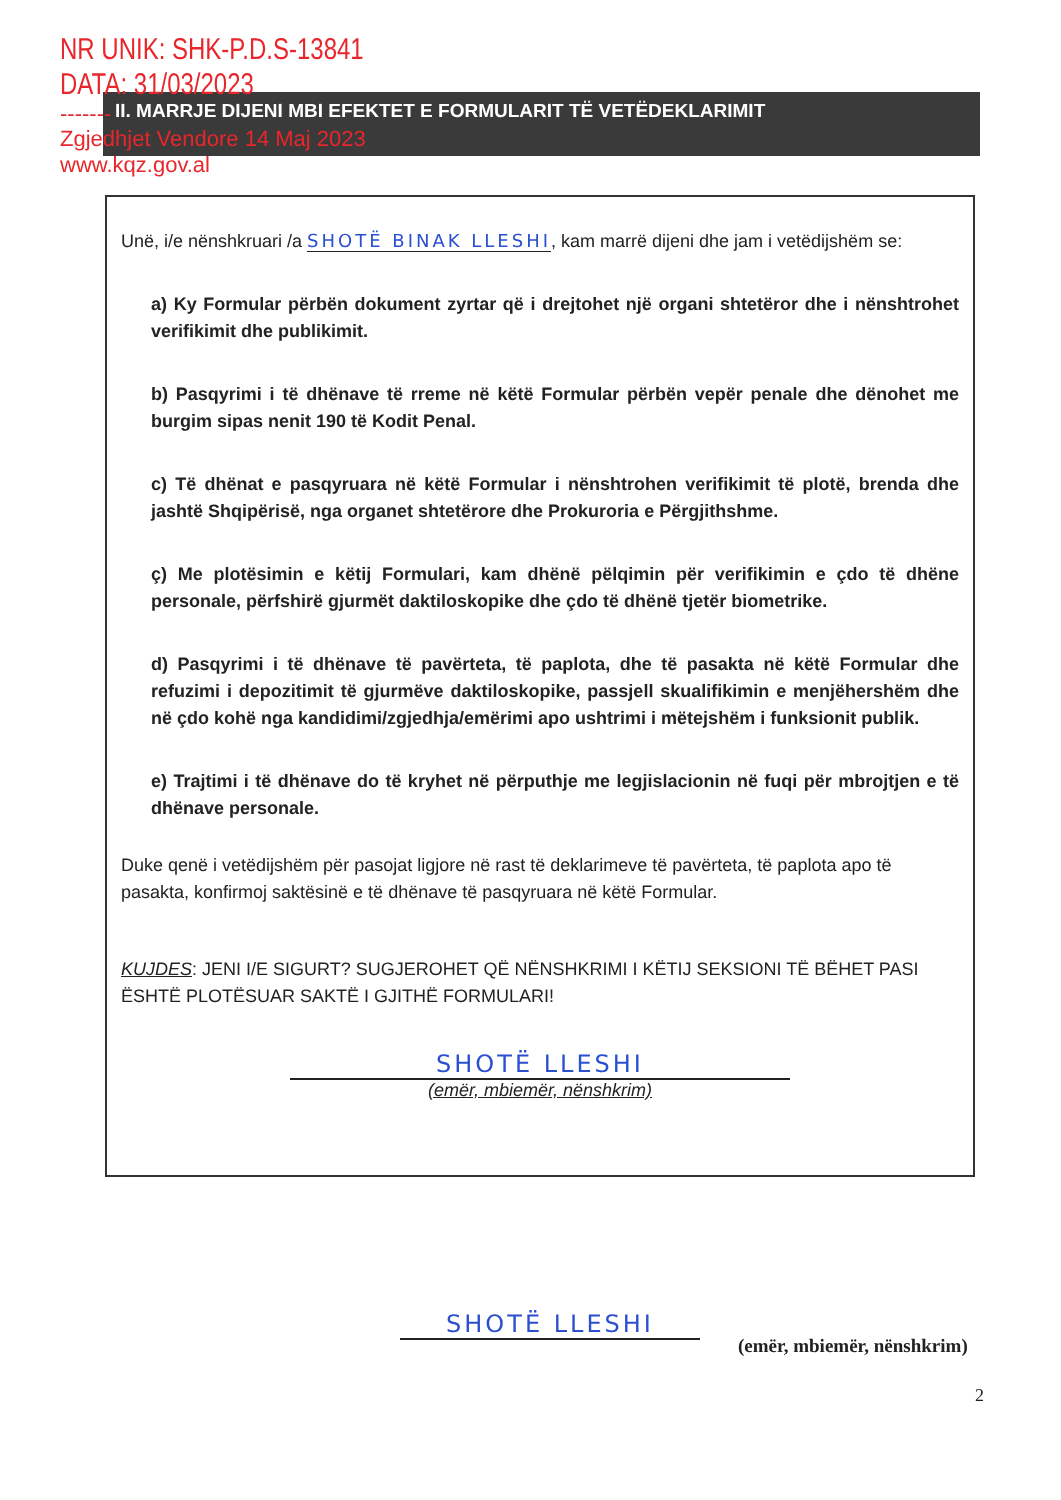NR UNIK: SHK-P.D.S-13841
DATA: 31/03/2023
-------
Zgjedhjet Vendore 14 Maj 2023
www.kqz.gov.al
II. MARRJE DIJENI MBI EFEKTET E FORMULARIT TË VETËDEKLARIMIT
Unë, i/e nënshkruari /a SHOTË BINAK LLESHI, kam marrë dijeni dhe jam i vetëdijshëm se:
a) Ky Formular përbën dokument zyrtar që i drejtohet një organi shtetëror dhe i nënshtrohet verifikimit dhe publikimit.
b) Pasqyrimi i të dhënave të rreme në këtë Formular përbën vepër penale dhe dënohet me burgim sipas nenit 190 të Kodit Penal.
c) Të dhënat e pasqyruara në këtë Formular i nënshtrohen verifikimit të plotë, brenda dhe jashtë Shqipërisë, nga organet shtetërore dhe Prokuroria e Përgjithshme.
ç) Me plotësimin e këtij Formulari, kam dhënë pëlqimin për verifikimin e çdo të dhëne personale, përfshirë gjurmët daktiloskopike dhe çdo të dhënë tjetër biometrike.
d) Pasqyrimi i të dhënave të pavërteta, të paplota, dhe të pasakta në këtë Formular dhe refuzimi i depozitimit të gjurmëve daktiloskopike, passjell skualifikimin e menjëhershëm dhe në çdo kohë nga kandidimi/zgjedhja/emërimi apo ushtrimi i mëtejshëm i funksionit publik.
e) Trajtimi i të dhënave do të kryhet në përputhje me legjislacionin në fuqi për mbrojtjen e të dhënave personale.
Duke qenë i vetëdijshëm për pasojat ligjore në rast të deklarimeve të pavërteta, të paplota apo të pasakta, konfirmoj saktësinë e të dhënave të pasqyruara në këtë Formular.
KUJDES: JENI I/E SIGURT? SUGJEROHET QË NËNSHKRIMI I KËTIJ SEKSIONI TË BËHET PASI ËSHTË PLOTËSUAR SAKTË I GJITHË FORMULARI!
SHOTË LLESHI
(emër, mbiemër, nënshkrim)
SHOTË LLESHI
(emër, mbiemër, nënshkrim)
2